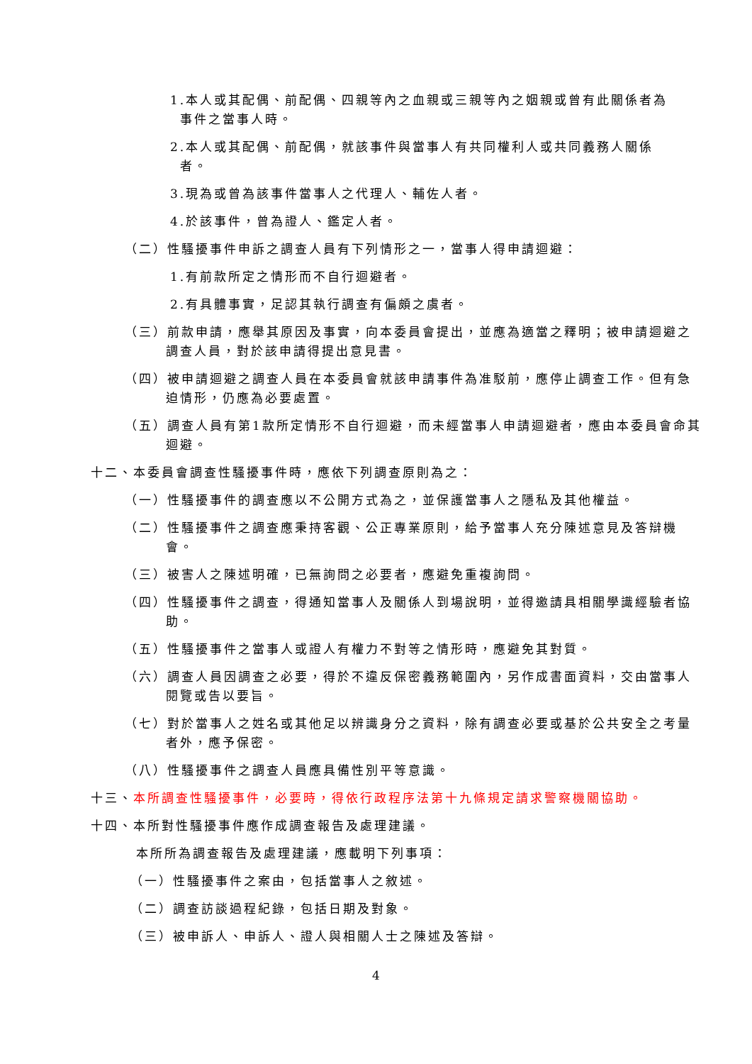1.本人或其配偶、前配偶、四親等內之血親或三親等內之姻親或曾有此關係者為事件之當事人時。
2.本人或其配偶、前配偶，就該事件與當事人有共同權利人或共同義務人關係者。
3.現為或曾為該事件當事人之代理人、輔佐人者。
4.於該事件，曾為證人、鑑定人者。
（二）性騷擾事件申訴之調查人員有下列情形之一，當事人得申請迴避：
1.有前款所定之情形而不自行迴避者。
2.有具體事實，足認其執行調查有偏頗之虞者。
（三）前款申請，應舉其原因及事實，向本委員會提出，並應為適當之釋明；被申請迴避之調查人員，對於該申請得提出意見書。
（四）被申請迴避之調查人員在本委員會就該申請事件為准駁前，應停止調查工作。但有急迫情形，仍應為必要處置。
（五）調查人員有第1款所定情形不自行迴避，而未經當事人申請迴避者，應由本委員會命其迴避。
十二、本委員會調查性騷擾事件時，應依下列調查原則為之：
（一）性騷擾事件的調查應以不公開方式為之，並保護當事人之隱私及其他權益。
（二）性騷擾事件之調查應秉持客觀、公正專業原則，給予當事人充分陳述意見及答辯機會。
（三）被害人之陳述明確，已無詢問之必要者，應避免重複詢問。
（四）性騷擾事件之調查，得通知當事人及關係人到場說明，並得邀請具相關學識經驗者協助。
（五）性騷擾事件之當事人或證人有權力不對等之情形時，應避免其對質。
（六）調查人員因調查之必要，得於不違反保密義務範圍內，另作成書面資料，交由當事人閱覽或告以要旨。
（七）對於當事人之姓名或其他足以辨識身分之資料，除有調查必要或基於公共安全之考量者外，應予保密。
（八）性騷擾事件之調查人員應具備性別平等意識。
十三、本所調查性騷擾事件，必要時，得依行政程序法第十九條規定請求警察機關協助。
十四、本所對性騷擾事件應作成調查報告及處理建議。
本所所為調查報告及處理建議，應載明下列事項：
（一）性騷擾事件之案由，包括當事人之敘述。
（二）調查訪談過程紀錄，包括日期及對象。
（三）被申訴人、申訴人、證人與相關人士之陳述及答辯。
4